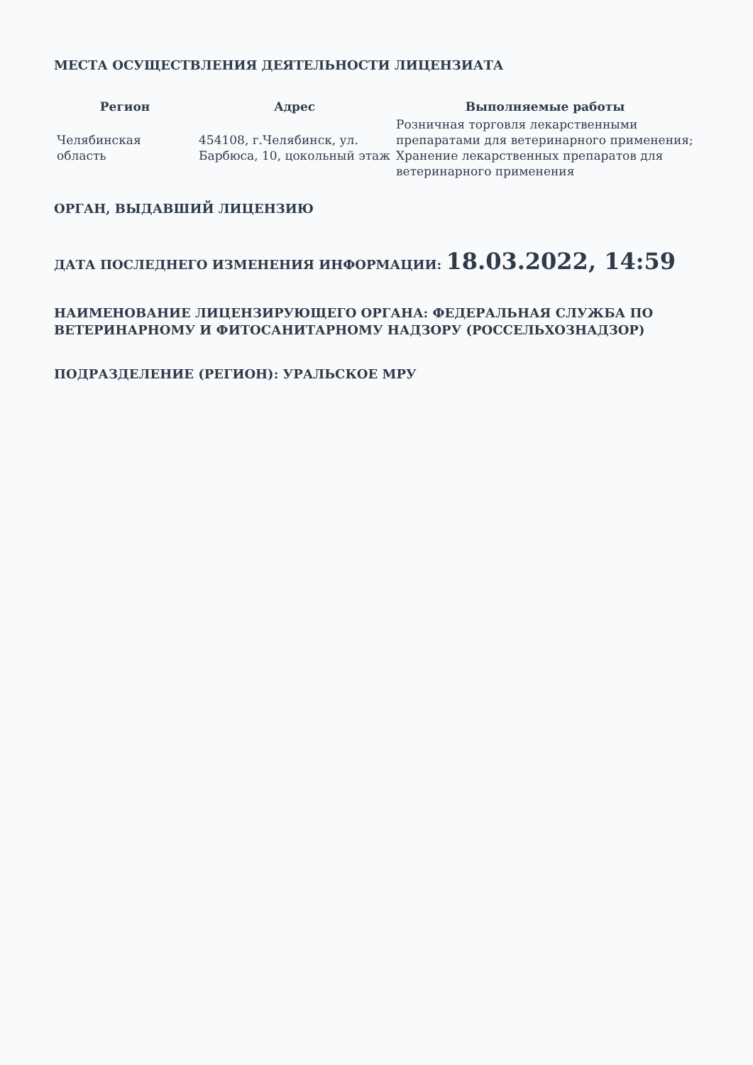МЕСТА ОСУЩЕСТВЛЕНИЯ ДЕЯТЕЛЬНОСТИ ЛИЦЕНЗИАТА
| Регион | Адрес | Выполняемые работы |
| --- | --- | --- |
| Челябинская область | 454108, г.Челябинск, ул. Барбюса, 10, цокольный этаж | Розничная торговля лекарственными препаратами для ветеринарного применения; Хранение лекарственных препаратов для ветеринарного применения |
ОРГАН, ВЫДАВШИЙ ЛИЦЕНЗИЮ
ДАТА ПОСЛЕДНЕГО ИЗМЕНЕНИЯ ИНФОРМАЦИИ: 18.03.2022, 14:59
НАИМЕНОВАНИЕ ЛИЦЕНЗИРУЮЩЕГО ОРГАНА: ФЕДЕРАЛЬНАЯ СЛУЖБА ПО ВЕТЕРИНАРНОМУ И ФИТОСАНИТАРНОМУ НАДЗОРУ (РОССЕЛЬХОЗНАДЗОР)
ПОДРАЗДЕЛЕНИЕ (РЕГИОН): УРАЛЬСКОЕ МРУ